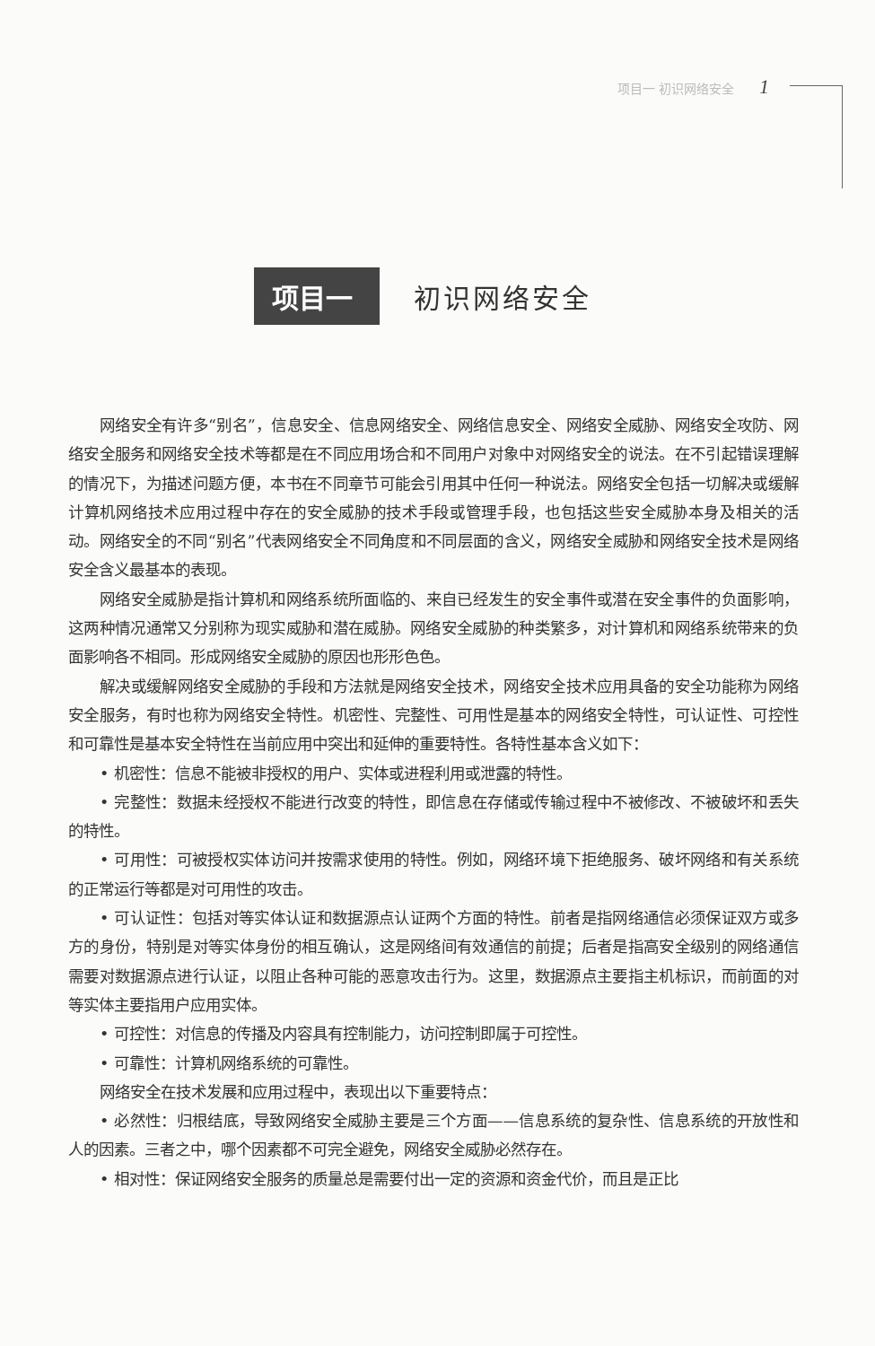项目一 初识网络安全 1
项目一
初识网络安全
网络安全有许多“别名”，信息安全、信息网络安全、网络信息安全、网络安全威胁、网络安全攻防、网络安全服务和网络安全技术等都是在不同应用场合和不同用户对象中对网络安全的说法。在不引起错误理解的情况下，为描述问题方便，本书在不同章节可能会引用其中任何一种说法。网络安全包括一切解决或缓解计算机网络技术应用过程中存在的安全威胁的技术手段或管理手段，也包括这些安全威胁本身及相关的活动。网络安全的不同“别名”代表网络安全不同角度和不同层面的含义，网络安全威胁和网络安全技术是网络安全含义最基本的表现。
网络安全威胁是指计算机和网络系统所面临的、来自已经发生的安全事件或潜在安全事件的负面影响，这两种情况通常又分别称为现实威胁和潜在威胁。网络安全威胁的种类繁多，对计算机和网络系统带来的负面影响各不相同。形成网络安全威胁的原因也形形色色。
解决或缓解网络安全威胁的手段和方法就是网络安全技术，网络安全技术应用具备的安全功能称为网络安全服务，有时也称为网络安全特性。机密性、完整性、可用性是基本的网络安全特性，可认证性、可控性和可靠性是基本安全特性在当前应用中突出和延伸的重要特性。各特性基本含义如下：
• 机密性：信息不能被非授权的用户、实体或进程利用或泄露的特性。
• 完整性：数据未经授权不能进行改变的特性，即信息在存储或传输过程中不被修改、不被破坏和丢失的特性。
• 可用性：可被授权实体访问并按需求使用的特性。例如，网络环境下拒绝服务、破坏网络和有关系统的正常运行等都是对可用性的攻击。
• 可认证性：包括对等实体认证和数据源点认证两个方面的特性。前者是指网络通信必须保证双方或多方的身份，特别是对等实体身份的相互确认，这是网络间有效通信的前提；后者是指高安全级别的网络通信需要对数据源点进行认证，以阻止各种可能的恶意攻击行为。这里，数据源点主要指主机标识，而前面的对等实体主要指用户应用实体。
• 可控性：对信息的传播及内容具有控制能力，访问控制即属于可控性。
• 可靠性：计算机网络系统的可靠性。
网络安全在技术发展和应用过程中，表现出以下重要特点：
• 必然性：归根结底，导致网络安全威胁主要是三个方面——信息系统的复杂性、信息系统的开放性和人的因素。三者之中，哪个因素都不可完全避免，网络安全威胁必然存在。
• 相对性：保证网络安全服务的质量总是需要付出一定的资源和资金代价，而且是正比